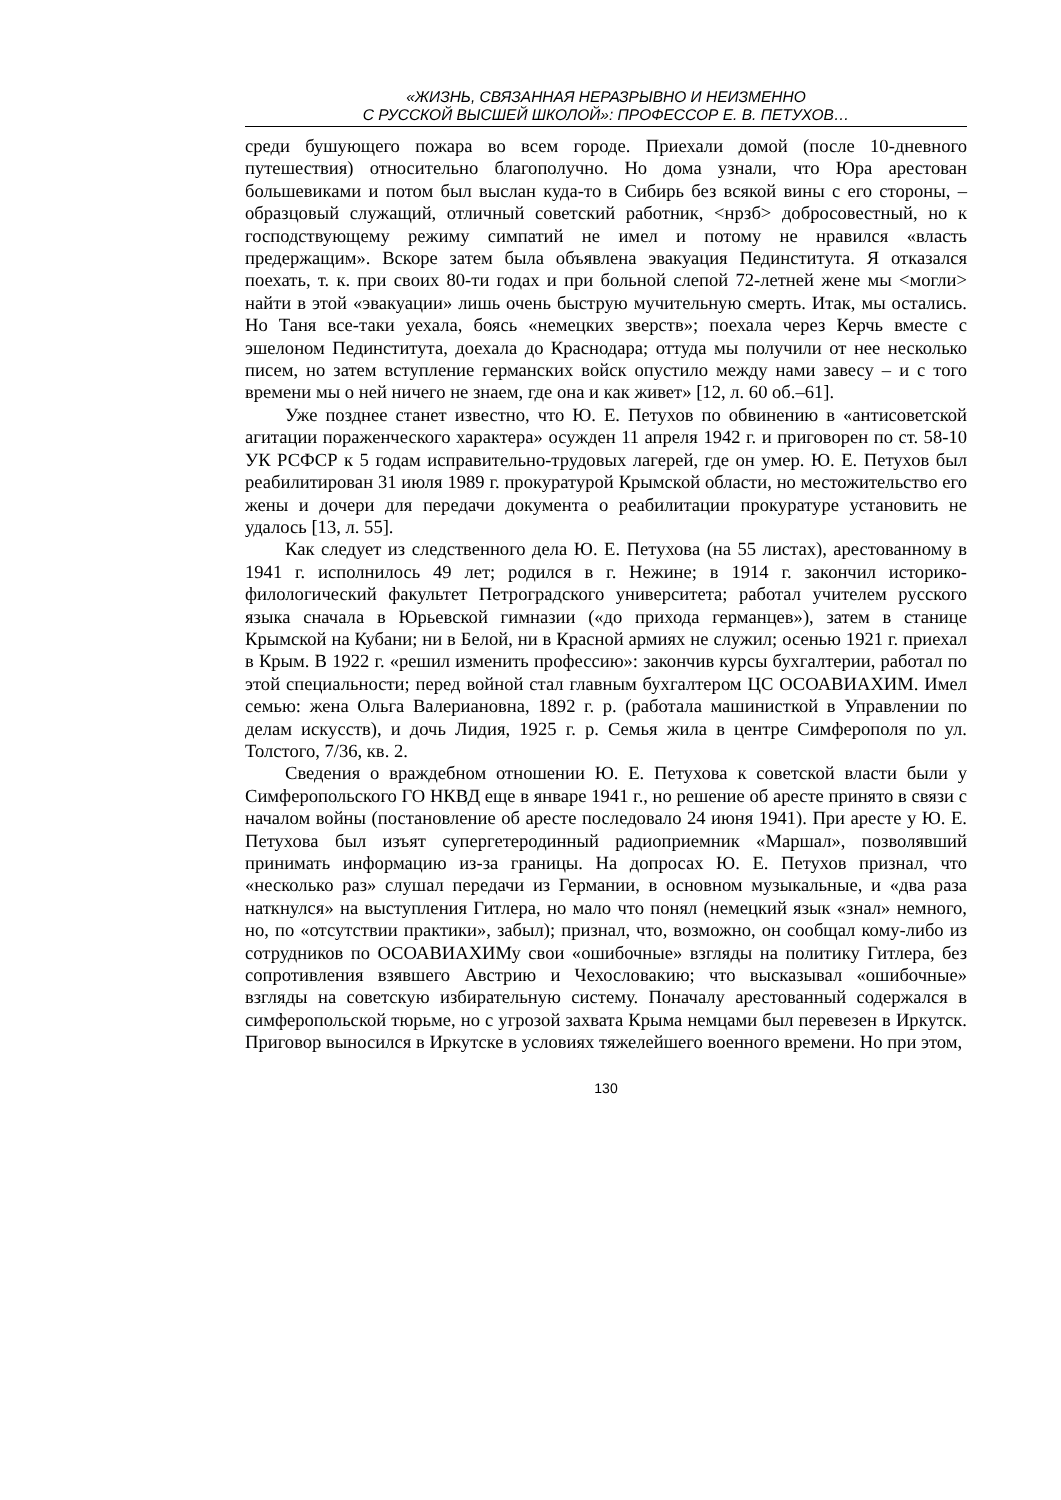«ЖИЗНЬ, СВЯЗАННАЯ НЕРАЗРЫВНО И НЕИЗМЕННО
С РУССКОЙ ВЫСШЕЙ ШКОЛОЙ»: ПРОФЕССОР Е. В. ПЕТУХОВ…
среди бушующего пожара во всем городе. Приехали домой (после 10-дневного путешествия) относительно благополучно. Но дома узнали, что Юра арестован большевиками и потом был выслан куда-то в Сибирь без всякой вины с его стороны, – образцовый служащий, отличный советский работник, <нрзб> добросовестный, но к господствующему режиму симпатий не имел и потому не нравился «власть предержащим». Вскоре затем была объявлена эвакуация Пединститута. Я отказался поехать, т. к. при своих 80-ти годах и при больной слепой 72-летней жене мы <могли> найти в этой «эвакуации» лишь очень быструю мучительную смерть. Итак, мы остались. Но Таня все-таки уехала, боясь «немецких зверств»; поехала через Керчь вместе с эшелоном Пединститута, доехала до Краснодара; оттуда мы получили от нее несколько писем, но затем вступление германских войск опустило между нами завесу – и с того времени мы о ней ничего не знаем, где она и как живет» [12, л. 60 об.–61].
Уже позднее станет известно, что Ю. Е. Петухов по обвинению в «антисоветской агитации пораженческого характера» осужден 11 апреля 1942 г. и приговорен по ст. 58-10 УК РСФСР к 5 годам исправительно-трудовых лагерей, где он умер. Ю. Е. Петухов был реабилитирован 31 июля 1989 г. прокуратурой Крымской области, но местожительство его жены и дочери для передачи документа о реабилитации прокуратуре установить не удалось [13, л. 55].
Как следует из следственного дела Ю. Е. Петухова (на 55 листах), арестованному в 1941 г. исполнилось 49 лет; родился в г. Нежине; в 1914 г. закончил историко-филологический факультет Петроградского университета; работал учителем русского языка сначала в Юрьевской гимназии («до прихода германцев»), затем в станице Крымской на Кубани; ни в Белой, ни в Красной армиях не служил; осенью 1921 г. приехал в Крым. В 1922 г. «решил изменить профессию»: закончив курсы бухгалтерии, работал по этой специальности; перед войной стал главным бухгалтером ЦС ОСОАВИАХИМ. Имел семью: жена Ольга Валериановна, 1892 г. р. (работала машинисткой в Управлении по делам искусств), и дочь Лидия, 1925 г. р. Семья жила в центре Симферополя по ул. Толстого, 7/36, кв. 2.
Сведения о враждебном отношении Ю. Е. Петухова к советской власти были у Симферопольского ГО НКВД еще в январе 1941 г., но решение об аресте принято в связи с началом войны (постановление об аресте последовало 24 июня 1941). При аресте у Ю. Е. Петухова был изъят супергетеродинный радиоприемник «Маршал», позволявший принимать информацию из-за границы. На допросах Ю. Е. Петухов признал, что «несколько раз» слушал передачи из Германии, в основном музыкальные, и «два раза наткнулся» на выступления Гитлера, но мало что понял (немецкий язык «знал» немного, но, по «отсутствии практики», забыл); признал, что, возможно, он сообщал кому-либо из сотрудников по ОСОАВИАХИМу свои «ошибочные» взгляды на политику Гитлера, без сопротивления взявшего Австрию и Чехословакию; что высказывал «ошибочные» взгляды на советскую избирательную систему. Поначалу арестованный содержался в симферопольской тюрьме, но с угрозой захвата Крыма немцами был перевезен в Иркутск. Приговор выносился в Иркутске в условиях тяжелейшего военного времени. Но при этом,
130